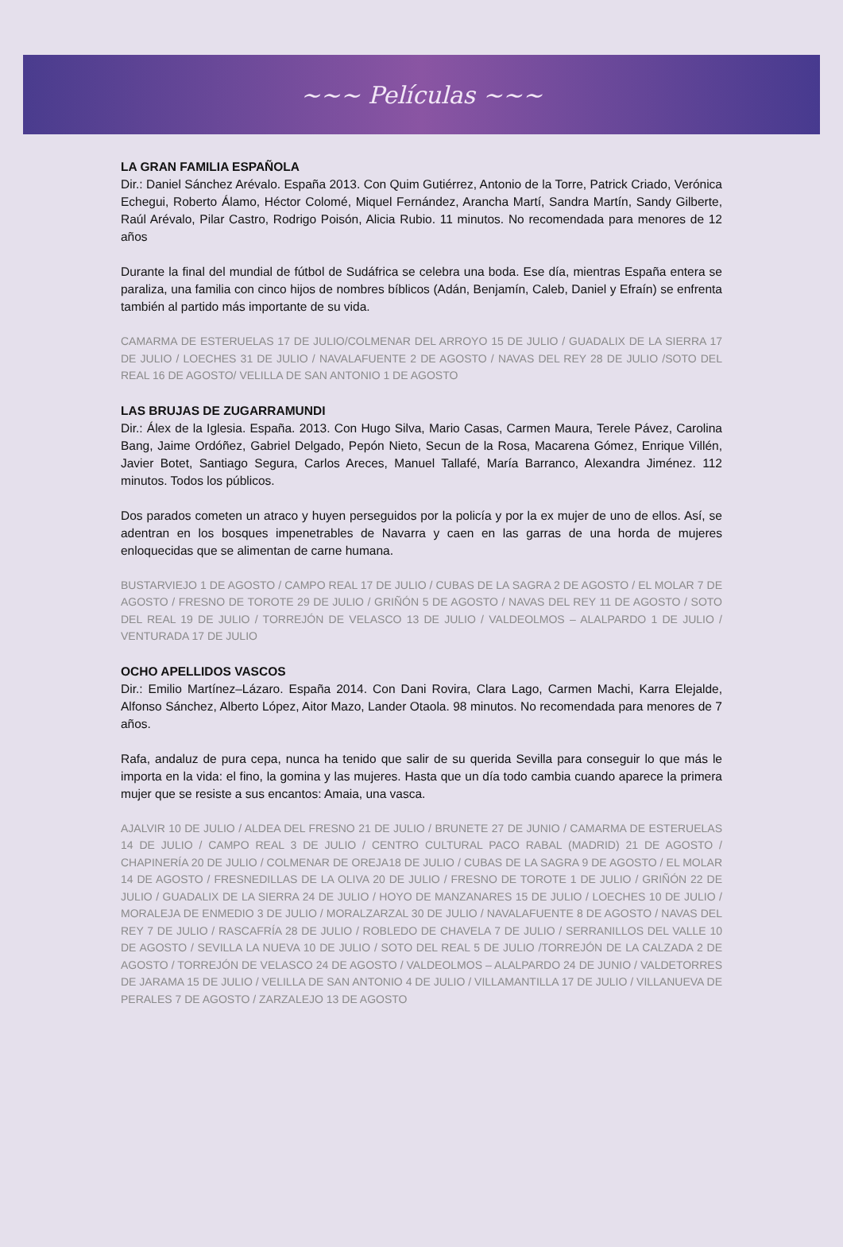~~~ Películas ~~~
LA GRAN FAMILIA ESPAÑOLA
Dir.: Daniel Sánchez Arévalo. España 2013. Con Quim Gutiérrez, Antonio de la Torre, Patrick Criado, Verónica Echegui, Roberto Álamo, Héctor Colomé, Miquel Fernández, Arancha Martí, Sandra Martín, Sandy Gilberte, Raúl Arévalo, Pilar Castro, Rodrigo Poisón, Alicia Rubio. 11 minutos. No recomendada para menores de 12 años
Durante la final del mundial de fútbol de Sudáfrica se celebra una boda. Ese día, mientras España entera se paraliza, una familia con cinco hijos de nombres bíblicos (Adán, Benjamín, Caleb, Daniel y Efraín) se enfrenta también al partido más importante de su vida.
CAMARMA DE ESTERUELAS 17 DE JULIO/COLMENAR DEL ARROYO 15 DE JULIO / GUADALIX DE LA SIERRA 17 DE JULIO / LOECHES 31 DE JULIO / NAVALAFUENTE 2 DE AGOSTO / NAVAS DEL REY 28 DE JULIO /SOTO DEL REAL 16 DE AGOSTO/ VELILLA DE SAN ANTONIO 1 DE AGOSTO
LAS BRUJAS DE ZUGARRAMUNDI
Dir.: Álex de la Iglesia. España. 2013. Con Hugo Silva, Mario Casas, Carmen Maura, Terele Pávez, Carolina Bang, Jaime Ordóñez, Gabriel Delgado, Pepón Nieto, Secun de la Rosa, Macarena Gómez, Enrique Villén, Javier Botet, Santiago Segura, Carlos Areces, Manuel Tallafé, María Barranco, Alexandra Jiménez. 112 minutos. Todos los públicos.
Dos parados cometen un atraco y huyen perseguidos por la policía y por la ex mujer de uno de ellos. Así, se adentran en los bosques impenetrables de Navarra y caen en las garras de una horda de mujeres enloquecidas que se alimentan de carne humana.
BUSTARVIEJO 1 DE AGOSTO / CAMPO REAL 17 DE JULIO / CUBAS DE LA SAGRA 2 DE AGOSTO / EL MOLAR 7 DE AGOSTO / FRESNO DE TOROTE 29 DE JULIO / GRIÑÓN 5 DE AGOSTO / NAVAS DEL REY 11 DE AGOSTO / SOTO DEL REAL 19 DE JULIO / TORREJÓN DE VELASCO 13 DE JULIO / VALDEOLMOS – ALALPARDO 1 DE JULIO / VENTURADA 17 DE JULIO
OCHO APELLIDOS VASCOS
Dir.: Emilio Martínez–Lázaro. España 2014. Con Dani Rovira, Clara Lago, Carmen Machi, Karra Elejalde, Alfonso Sánchez, Alberto López, Aitor Mazo, Lander Otaola. 98 minutos. No recomendada para menores de 7 años.
Rafa, andaluz de pura cepa, nunca ha tenido que salir de su querida Sevilla para conseguir lo que más le importa en la vida: el fino, la gomina y las mujeres. Hasta que un día todo cambia cuando aparece la primera mujer que se resiste a sus encantos: Amaia, una vasca.
AJALVIR 10 DE JULIO / ALDEA DEL FRESNO 21 DE JULIO / BRUNETE 27 DE JUNIO / CAMARMA DE ESTERUELAS 14 DE JULIO / CAMPO REAL 3 DE JULIO / CENTRO CULTURAL PACO RABAL (MADRID) 21 DE AGOSTO / CHAPINERÍA 20 DE JULIO / COLMENAR DE OREJA18 DE JULIO / CUBAS DE LA SAGRA 9 DE AGOSTO / EL MOLAR 14 DE AGOSTO / FRESNEDILLAS DE LA OLIVA 20 DE JULIO / FRESNO DE TOROTE 1 DE JULIO / GRIÑÓN 22 DE JULIO / GUADALIX DE LA SIERRA 24 DE JULIO / HOYO DE MANZANARES 15 DE JULIO / LOECHES 10 DE JULIO / MORALEJA DE ENMEDIO 3 DE JULIO / MORALZARZAL 30 DE JULIO / NAVALAFUENTE 8 DE AGOSTO / NAVAS DEL REY 7 DE JULIO / RASCAFRÍA 28 DE JULIO / ROBLEDO DE CHAVELA 7 DE JULIO / SERRANILLOS DEL VALLE 10 DE AGOSTO / SEVILLA LA NUEVA 10 DE JULIO / SOTO DEL REAL 5 DE JULIO /TORREJÓN DE LA CALZADA 2 DE AGOSTO / TORREJÓN DE VELASCO 24 DE AGOSTO / VALDEOLMOS – ALALPARDO 24 DE JUNIO / VALDETORRES DE JARAMA 15 DE JULIO / VELILLA DE SAN ANTONIO 4 DE JULIO / VILLAMANTILLA 17 DE JULIO / VILLANUEVA DE PERALES 7 DE AGOSTO / ZARZALEJO 13 DE AGOSTO